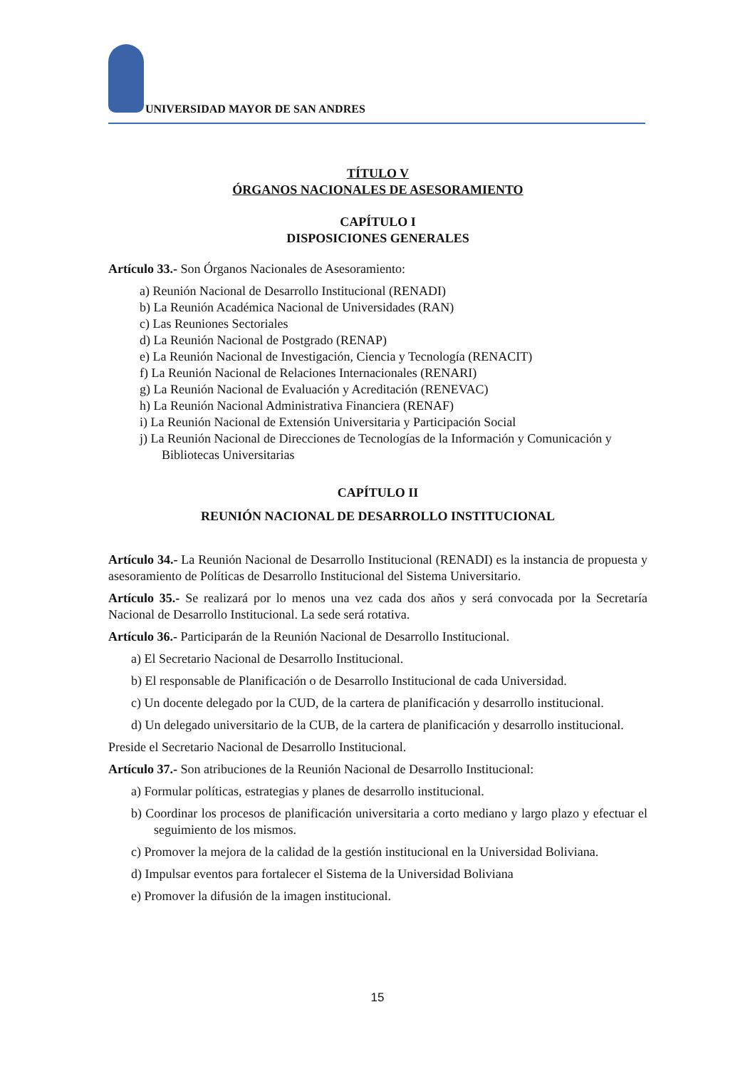UNIVERSIDAD MAYOR DE SAN ANDRES
TÍTULO V
ÓRGANOS NACIONALES DE ASESORAMIENTO
CAPÍTULO I
DISPOSICIONES GENERALES
Artículo 33.- Son Órganos Nacionales de Asesoramiento:
a) Reunión Nacional de Desarrollo Institucional (RENADI)
b) La Reunión Académica Nacional de Universidades (RAN)
c) Las Reuniones Sectoriales
d) La Reunión Nacional de Postgrado (RENAP)
e) La Reunión Nacional de Investigación, Ciencia y Tecnología (RENACIT)
f) La Reunión Nacional de Relaciones Internacionales (RENARI)
g) La Reunión Nacional de Evaluación y Acreditación (RENEVAC)
h) La Reunión Nacional Administrativa Financiera (RENAF)
i) La Reunión Nacional de Extensión Universitaria y Participación Social
j) La Reunión Nacional de Direcciones de Tecnologías de la Información y Comunicación y Bibliotecas Universitarias
CAPÍTULO II
REUNIÓN NACIONAL DE DESARROLLO INSTITUCIONAL
Artículo 34.- La Reunión Nacional de Desarrollo Institucional (RENADI) es la instancia de propuesta y asesoramiento de Políticas de Desarrollo Institucional del Sistema Universitario.
Artículo 35.- Se realizará por lo menos una vez cada dos años y será convocada por la Secretaría Nacional de Desarrollo Institucional. La sede será rotativa.
Artículo 36.- Participarán de la Reunión Nacional de Desarrollo Institucional.
a) El Secretario Nacional de Desarrollo Institucional.
b) El responsable de Planificación o de Desarrollo Institucional de cada Universidad.
c) Un docente delegado por la CUD, de la cartera de planificación y desarrollo institucional.
d) Un delegado universitario de la CUB, de la cartera de planificación y desarrollo institucional.
Preside el Secretario Nacional de Desarrollo Institucional.
Artículo 37.- Son atribuciones de la Reunión Nacional de Desarrollo Institucional:
a) Formular políticas, estrategias y planes de desarrollo institucional.
b) Coordinar los procesos de planificación universitaria a corto mediano y largo plazo y efectuar el seguimiento de los mismos.
c) Promover la mejora de la calidad de la gestión institucional en la Universidad Boliviana.
d) Impulsar eventos para fortalecer el Sistema de la Universidad Boliviana
e) Promover la difusión de la imagen institucional.
15